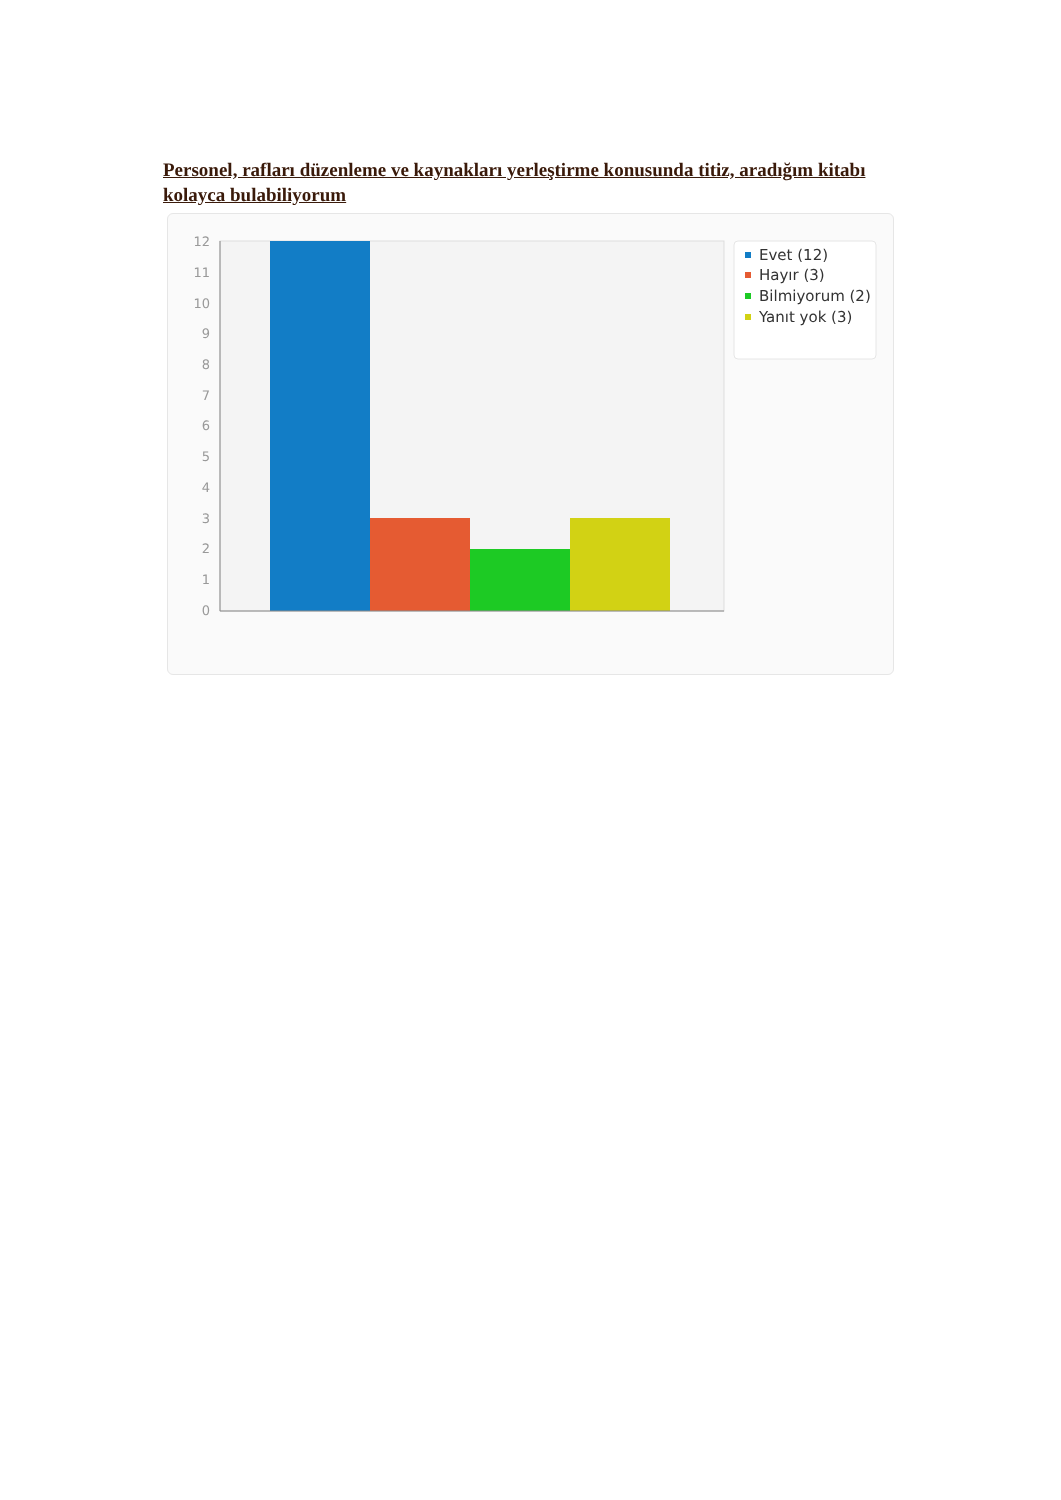Personel, rafları düzenleme ve kaynakları yerleştirme konusunda titiz, aradığım kitabı kolayca bulabiliyorum
12
11
10
9
8
7
6
5
4
3
2
1
0
Evet (12)
Hayır (3)
Bilmiyorum (2)
Yanıt yok (3)